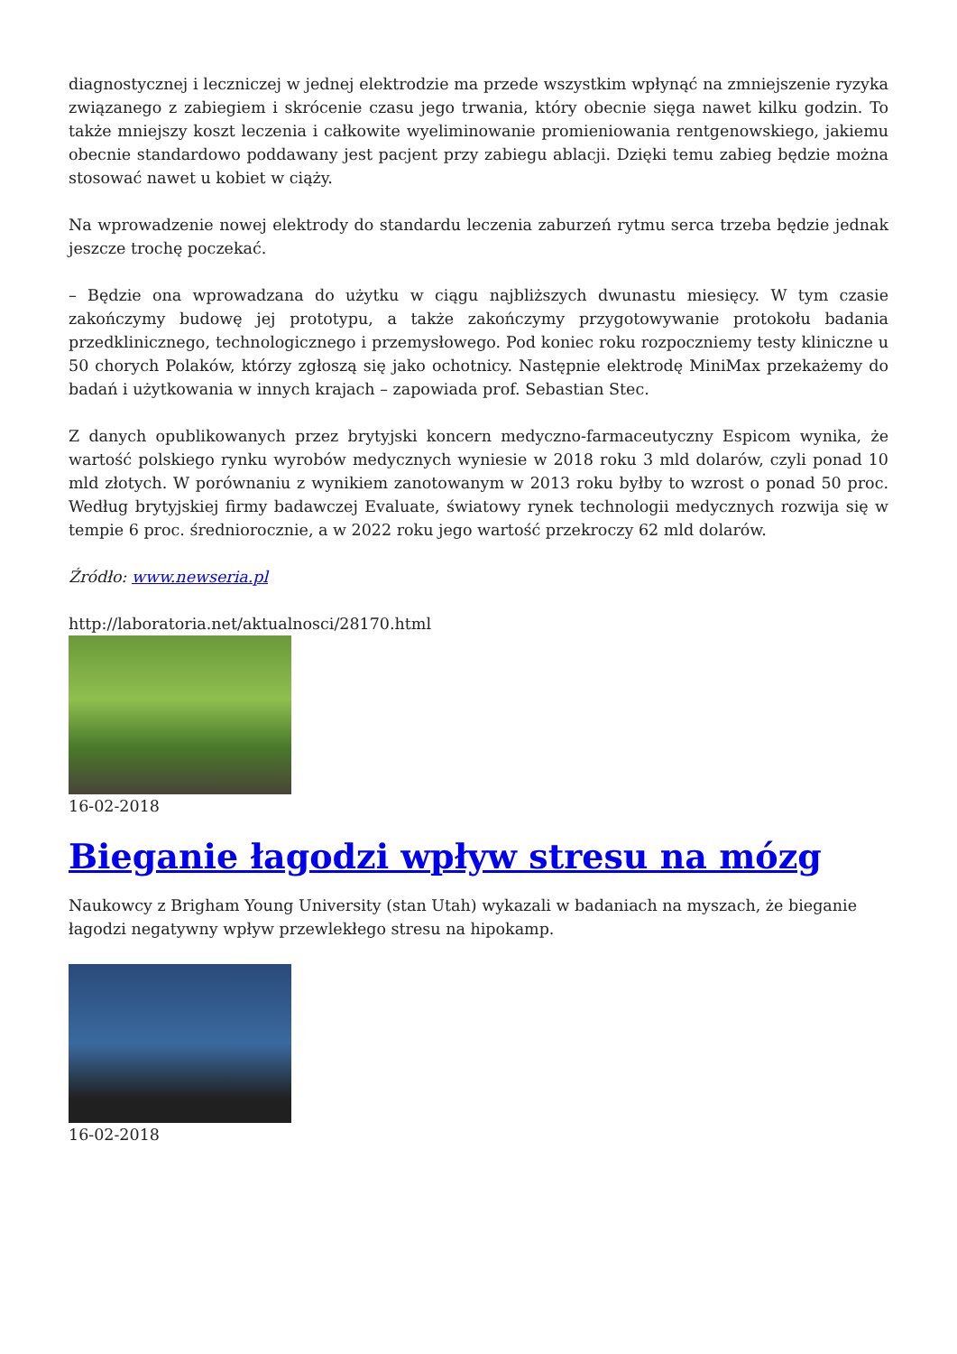diagnostycznej i leczniczej w jednej elektrodzie ma przede wszystkim wpłynąć na zmniejszenie ryzyka związanego z zabiegiem i skrócenie czasu jego trwania, który obecnie sięga nawet kilku godzin. To także mniejszy koszt leczenia i całkowite wyeliminowanie promieniowania rentgenowskiego, jakiemu obecnie standardowo poddawany jest pacjent przy zabiegu ablacji. Dzięki temu zabieg będzie można stosować nawet u kobiet w ciąży.
Na wprowadzenie nowej elektrody do standardu leczenia zaburzeń rytmu serca trzeba będzie jednak jeszcze trochę poczekać.
– Będzie ona wprowadzana do użytku w ciągu najbliższych dwunastu miesięcy. W tym czasie zakończymy budowę jej prototypu, a także zakończymy przygotowywanie protokołu badania przedklinicznego, technologicznego i przemysłowego. Pod koniec roku rozpoczniemy testy kliniczne u 50 chorych Polaków, którzy zgłoszą się jako ochotnicy. Następnie elektrodę MiniMax przekażemy do badań i użytkowania w innych krajach – zapowiada prof. Sebastian Stec.
Z danych opublikowanych przez brytyjski koncern medyczno-farmaceutyczny Espicom wynika, że wartość polskiego rynku wyrobów medycznych wyniesie w 2018 roku 3 mld dolarów, czyli ponad 10 mld złotych. W porównaniu z wynikiem zanotowanym w 2013 roku byłby to wzrost o ponad 50 proc. Według brytyjskiej firmy badawczej Evaluate, światowy rynek technologii medycznych rozwija się w tempie 6 proc. średniorocznie, a w 2022 roku jego wartość przekroczy 62 mld dolarów.
Źródło: www.newseria.pl
http://laboratoria.net/aktualnosci/28170.html
16-02-2018
Bieganie łagodzi wpływ stresu na mózg
Naukowcy z Brigham Young University (stan Utah) wykazali w badaniach na myszach, że bieganie łagodzi negatywny wpływ przewlekłego stresu na hipokamp.
16-02-2018